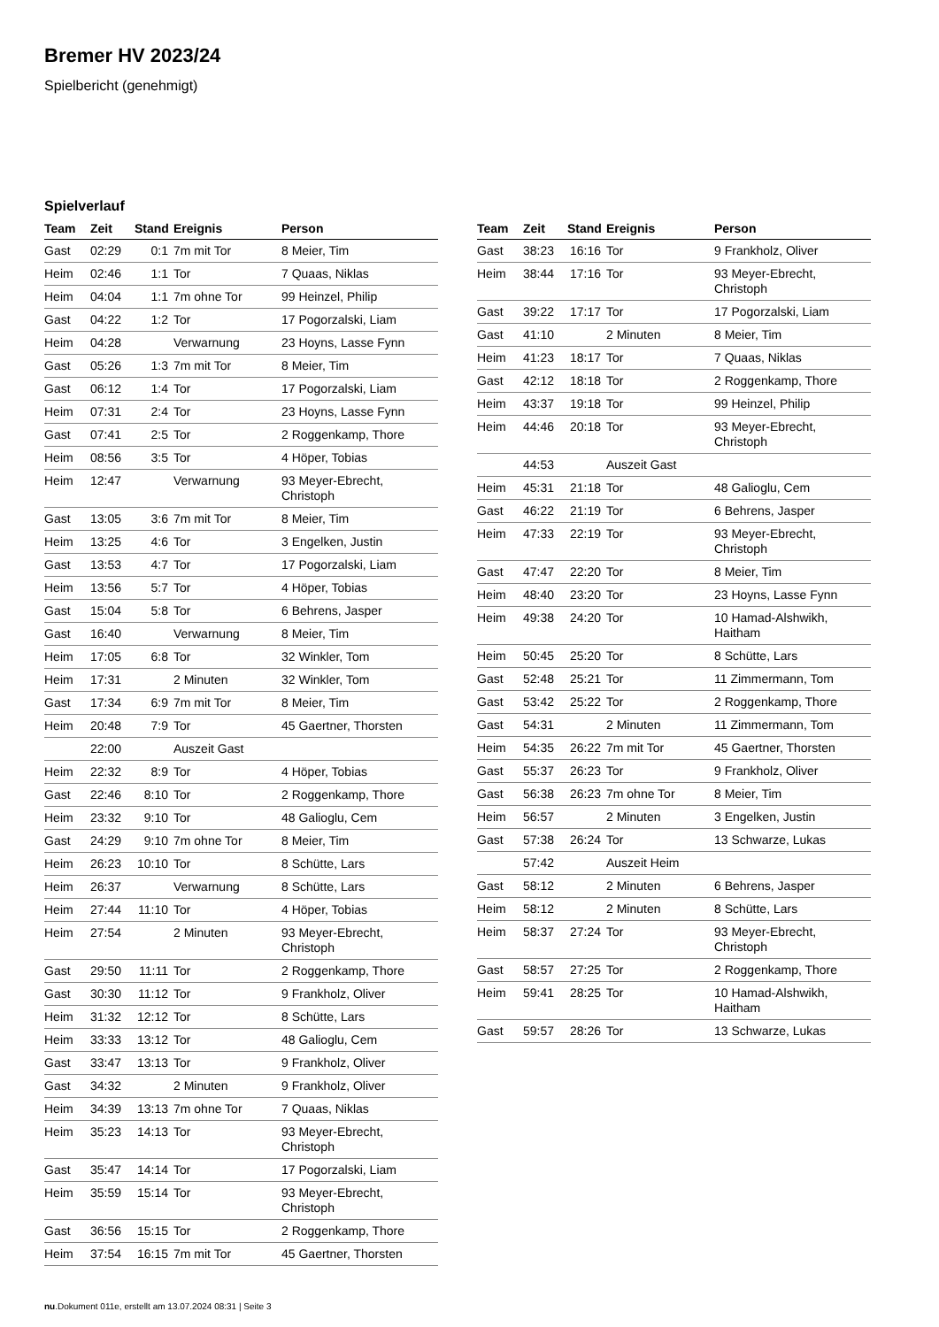Bremer HV 2023/24
Spielbericht (genehmigt)
Spielverlauf
| Team | Zeit | Stand | Ereignis | Person |
| --- | --- | --- | --- | --- |
| Gast | 02:29 | 0:1 | 7m mit Tor | 8 Meier, Tim |
| Heim | 02:46 | 1:1 | Tor | 7 Quaas, Niklas |
| Heim | 04:04 | 1:1 | 7m ohne Tor | 99 Heinzel, Philip |
| Gast | 04:22 | 1:2 | Tor | 17 Pogorzalski, Liam |
| Heim | 04:28 | | Verwarnung | 23 Hoyns, Lasse Fynn |
| Gast | 05:26 | 1:3 | 7m mit Tor | 8 Meier, Tim |
| Gast | 06:12 | 1:4 | Tor | 17 Pogorzalski, Liam |
| Heim | 07:31 | 2:4 | Tor | 23 Hoyns, Lasse Fynn |
| Gast | 07:41 | 2:5 | Tor | 2 Roggenkamp, Thore |
| Heim | 08:56 | 3:5 | Tor | 4 Höper, Tobias |
| Heim | 12:47 | | Verwarnung | 93 Meyer-Ebrecht, Christoph |
| Gast | 13:05 | 3:6 | 7m mit Tor | 8 Meier, Tim |
| Heim | 13:25 | 4:6 | Tor | 3 Engelken, Justin |
| Gast | 13:53 | 4:7 | Tor | 17 Pogorzalski, Liam |
| Heim | 13:56 | 5:7 | Tor | 4 Höper, Tobias |
| Gast | 15:04 | 5:8 | Tor | 6 Behrens, Jasper |
| Gast | 16:40 | | Verwarnung | 8 Meier, Tim |
| Heim | 17:05 | 6:8 | Tor | 32 Winkler, Tom |
| Heim | 17:31 | | 2 Minuten | 32 Winkler, Tom |
| Gast | 17:34 | 6:9 | 7m mit Tor | 8 Meier, Tim |
| Heim | 20:48 | 7:9 | Tor | 45 Gaertner, Thorsten |
| | 22:00 | | Auszeit Gast | |
| Heim | 22:32 | 8:9 | Tor | 4 Höper, Tobias |
| Gast | 22:46 | 8:10 | Tor | 2 Roggenkamp, Thore |
| Heim | 23:32 | 9:10 | Tor | 48 Galioglu, Cem |
| Gast | 24:29 | 9:10 | 7m ohne Tor | 8 Meier, Tim |
| Heim | 26:23 | 10:10 | Tor | 8 Schütte, Lars |
| Heim | 26:37 | | Verwarnung | 8 Schütte, Lars |
| Heim | 27:44 | 11:10 | Tor | 4 Höper, Tobias |
| Heim | 27:54 | | 2 Minuten | 93 Meyer-Ebrecht, Christoph |
| Gast | 29:50 | 11:11 | Tor | 2 Roggenkamp, Thore |
| Gast | 30:30 | 11:12 | Tor | 9 Frankholz, Oliver |
| Heim | 31:32 | 12:12 | Tor | 8 Schütte, Lars |
| Heim | 33:33 | 13:12 | Tor | 48 Galioglu, Cem |
| Gast | 33:47 | 13:13 | Tor | 9 Frankholz, Oliver |
| Gast | 34:32 | | 2 Minuten | 9 Frankholz, Oliver |
| Heim | 34:39 | 13:13 | 7m ohne Tor | 7 Quaas, Niklas |
| Heim | 35:23 | 14:13 | Tor | 93 Meyer-Ebrecht, Christoph |
| Gast | 35:47 | 14:14 | Tor | 17 Pogorzalski, Liam |
| Heim | 35:59 | 15:14 | Tor | 93 Meyer-Ebrecht, Christoph |
| Gast | 36:56 | 15:15 | Tor | 2 Roggenkamp, Thore |
| Heim | 37:54 | 16:15 | 7m mit Tor | 45 Gaertner, Thorsten |
| Team | Zeit | Stand | Ereignis | Person |
| --- | --- | --- | --- | --- |
| Gast | 38:23 | 16:16 | Tor | 9 Frankholz, Oliver |
| Heim | 38:44 | 17:16 | Tor | 93 Meyer-Ebrecht, Christoph |
| Gast | 39:22 | 17:17 | Tor | 17 Pogorzalski, Liam |
| Gast | 41:10 | | 2 Minuten | 8 Meier, Tim |
| Heim | 41:23 | 18:17 | Tor | 7 Quaas, Niklas |
| Gast | 42:12 | 18:18 | Tor | 2 Roggenkamp, Thore |
| Heim | 43:37 | 19:18 | Tor | 99 Heinzel, Philip |
| Heim | 44:46 | 20:18 | Tor | 93 Meyer-Ebrecht, Christoph |
| | 44:53 | | Auszeit Gast | |
| Heim | 45:31 | 21:18 | Tor | 48 Galioglu, Cem |
| Gast | 46:22 | 21:19 | Tor | 6 Behrens, Jasper |
| Heim | 47:33 | 22:19 | Tor | 93 Meyer-Ebrecht, Christoph |
| Gast | 47:47 | 22:20 | Tor | 8 Meier, Tim |
| Heim | 48:40 | 23:20 | Tor | 23 Hoyns, Lasse Fynn |
| Heim | 49:38 | 24:20 | Tor | 10 Hamad-Alshwikh, Haitham |
| Heim | 50:45 | 25:20 | Tor | 8 Schütte, Lars |
| Gast | 52:48 | 25:21 | Tor | 11 Zimmermann, Tom |
| Gast | 53:42 | 25:22 | Tor | 2 Roggenkamp, Thore |
| Gast | 54:31 | | 2 Minuten | 11 Zimmermann, Tom |
| Heim | 54:35 | 26:22 | 7m mit Tor | 45 Gaertner, Thorsten |
| Gast | 55:37 | 26:23 | Tor | 9 Frankholz, Oliver |
| Gast | 56:38 | 26:23 | 7m ohne Tor | 8 Meier, Tim |
| Heim | 56:57 | | 2 Minuten | 3 Engelken, Justin |
| Gast | 57:38 | 26:24 | Tor | 13 Schwarze, Lukas |
| | 57:42 | | Auszeit Heim | |
| Gast | 58:12 | | 2 Minuten | 6 Behrens, Jasper |
| Heim | 58:12 | | 2 Minuten | 8 Schütte, Lars |
| Heim | 58:37 | 27:24 | Tor | 93 Meyer-Ebrecht, Christoph |
| Gast | 58:57 | 27:25 | Tor | 2 Roggenkamp, Thore |
| Heim | 59:41 | 28:25 | Tor | 10 Hamad-Alshwikh, Haitham |
| Gast | 59:57 | 28:26 | Tor | 13 Schwarze, Lukas |
nu.Dokument 011e, erstellt am 13.07.2024 08:31 | Seite 3